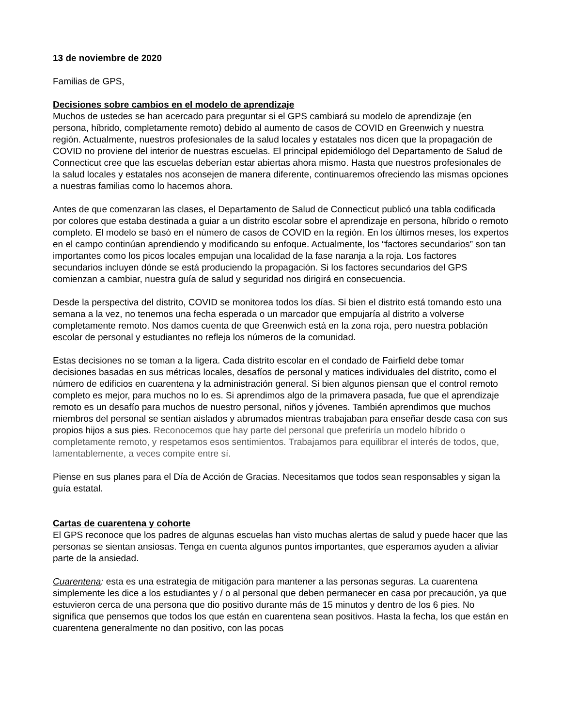13 de noviembre de 2020
Familias de GPS,
Decisiones sobre cambios en el modelo de aprendizaje
Muchos de ustedes se han acercado para preguntar si el GPS cambiará su modelo de aprendizaje (en persona, híbrido, completamente remoto) debido al aumento de casos de COVID en Greenwich y nuestra región. Actualmente, nuestros profesionales de la salud locales y estatales nos dicen que la propagación de COVID no proviene del interior de nuestras escuelas. El principal epidemiólogo del Departamento de Salud de Connecticut cree que las escuelas deberían estar abiertas ahora mismo. Hasta que nuestros profesionales de la salud locales y estatales nos aconsejen de manera diferente, continuaremos ofreciendo las mismas opciones a nuestras familias como lo hacemos ahora.
Antes de que comenzaran las clases, el Departamento de Salud de Connecticut publicó una tabla codificada por colores que estaba destinada a guiar a un distrito escolar sobre el aprendizaje en persona, híbrido o remoto completo. El modelo se basó en el número de casos de COVID en la región. En los últimos meses, los expertos en el campo continúan aprendiendo y modificando su enfoque. Actualmente, los “factores secundarios” son tan importantes como los picos locales empujan una localidad de la fase naranja a la roja. Los factores secundarios incluyen dónde se está produciendo la propagación. Si los factores secundarios del GPS comienzan a cambiar, nuestra guía de salud y seguridad nos dirigirá en consecuencia.
Desde la perspectiva del distrito, COVID se monitorea todos los días. Si bien el distrito está tomando esto una semana a la vez, no tenemos una fecha esperada o un marcador que empujaría al distrito a volverse completamente remoto. Nos damos cuenta de que Greenwich está en la zona roja, pero nuestra población escolar de personal y estudiantes no refleja los números de la comunidad.
Estas decisiones no se toman a la ligera. Cada distrito escolar en el condado de Fairfield debe tomar decisiones basadas en sus métricas locales, desafíos de personal y matices individuales del distrito, como el número de edificios en cuarentena y la administración general. Si bien algunos piensan que el control remoto completo es mejor, para muchos no lo es. Si aprendimos algo de la primavera pasada, fue que el aprendizaje remoto es un desafío para muchos de nuestro personal, niños y jóvenes. También aprendimos que muchos miembros del personal se sentían aislados y abrumados mientras trabajaban para enseñar desde casa con sus propios hijos a sus pies. Reconocemos que hay parte del personal que preferiría un modelo híbrido o completamente remoto, y respetamos esos sentimientos. Trabajamos para equilibrar el interés de todos, que, lamentablemente, a veces compite entre sí.
Piense en sus planes para el Día de Acción de Gracias. Necesitamos que todos sean responsables y sigan la guía estatal.
Cartas de cuarentena y cohorte
El GPS reconoce que los padres de algunas escuelas han visto muchas alertas de salud y puede hacer que las personas se sientan ansiosas. Tenga en cuenta algunos puntos importantes, que esperamos ayuden a aliviar parte de la ansiedad.
Cuarentena: esta es una estrategia de mitigación para mantener a las personas seguras. La cuarentena simplemente les dice a los estudiantes y / o al personal que deben permanecer en casa por precaución, ya que estuvieron cerca de una persona que dio positivo durante más de 15 minutos y dentro de los 6 pies. No significa que pensemos que todos los que están en cuarentena sean positivos. Hasta la fecha, los que están en cuarentena generalmente no dan positivo, con las pocas